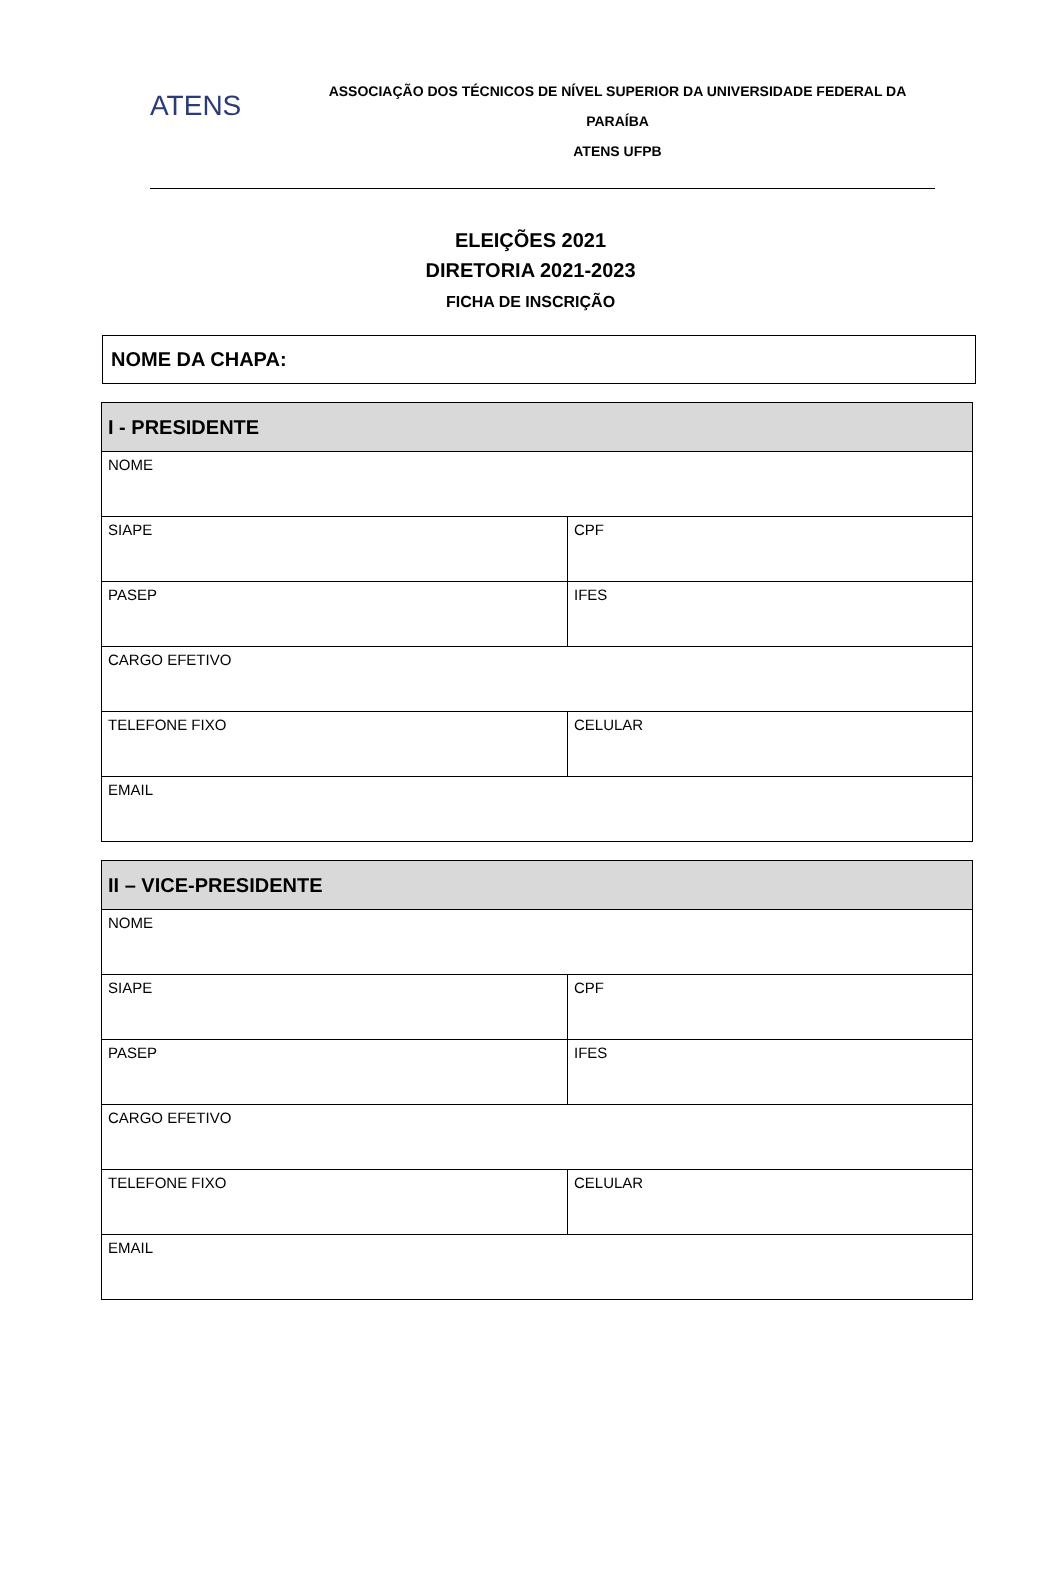ATENS
ASSOCIAÇÃO DOS TÉCNICOS DE NÍVEL SUPERIOR DA UNIVERSIDADE FEDERAL DA PARAÍBA
ATENS UFPB
ELEIÇÕES 2021
DIRETORIA 2021-2023
FICHA DE INSCRIÇÃO
NOME DA CHAPA:
| I - PRESIDENTE | |
| --- | --- |
| NOME | |
| SIAPE | CPF |
| PASEP | IFES |
| CARGO EFETIVO | |
| TELEFONE FIXO | CELULAR |
| EMAIL | |
| II – VICE-PRESIDENTE | |
| --- | --- |
| NOME | |
| SIAPE | CPF |
| PASEP | IFES |
| CARGO EFETIVO | |
| TELEFONE FIXO | CELULAR |
| EMAIL | |